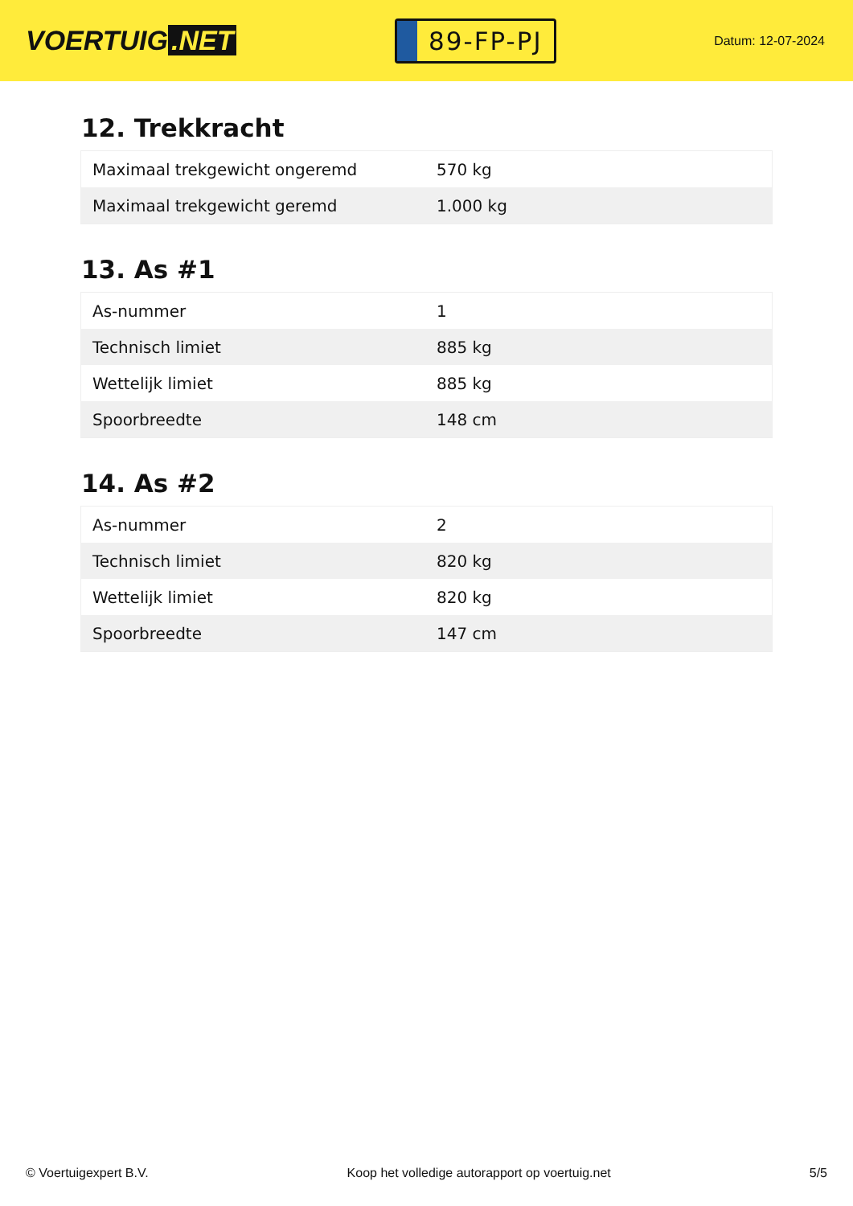VOERTUIG.NET
89-FP-PJ
Datum: 12-07-2024
12. Trekkracht
| Maximaal trekgewicht ongeremd | 570 kg |
| Maximaal trekgewicht geremd | 1.000 kg |
13. As #1
| As-nummer | 1 |
| Technisch limiet | 885 kg |
| Wettelijk limiet | 885 kg |
| Spoorbreedte | 148 cm |
14. As #2
| As-nummer | 2 |
| Technisch limiet | 820 kg |
| Wettelijk limiet | 820 kg |
| Spoorbreedte | 147 cm |
© Voertuigexpert B.V. Koop het volledige autorapport op voertuig.net 5/5